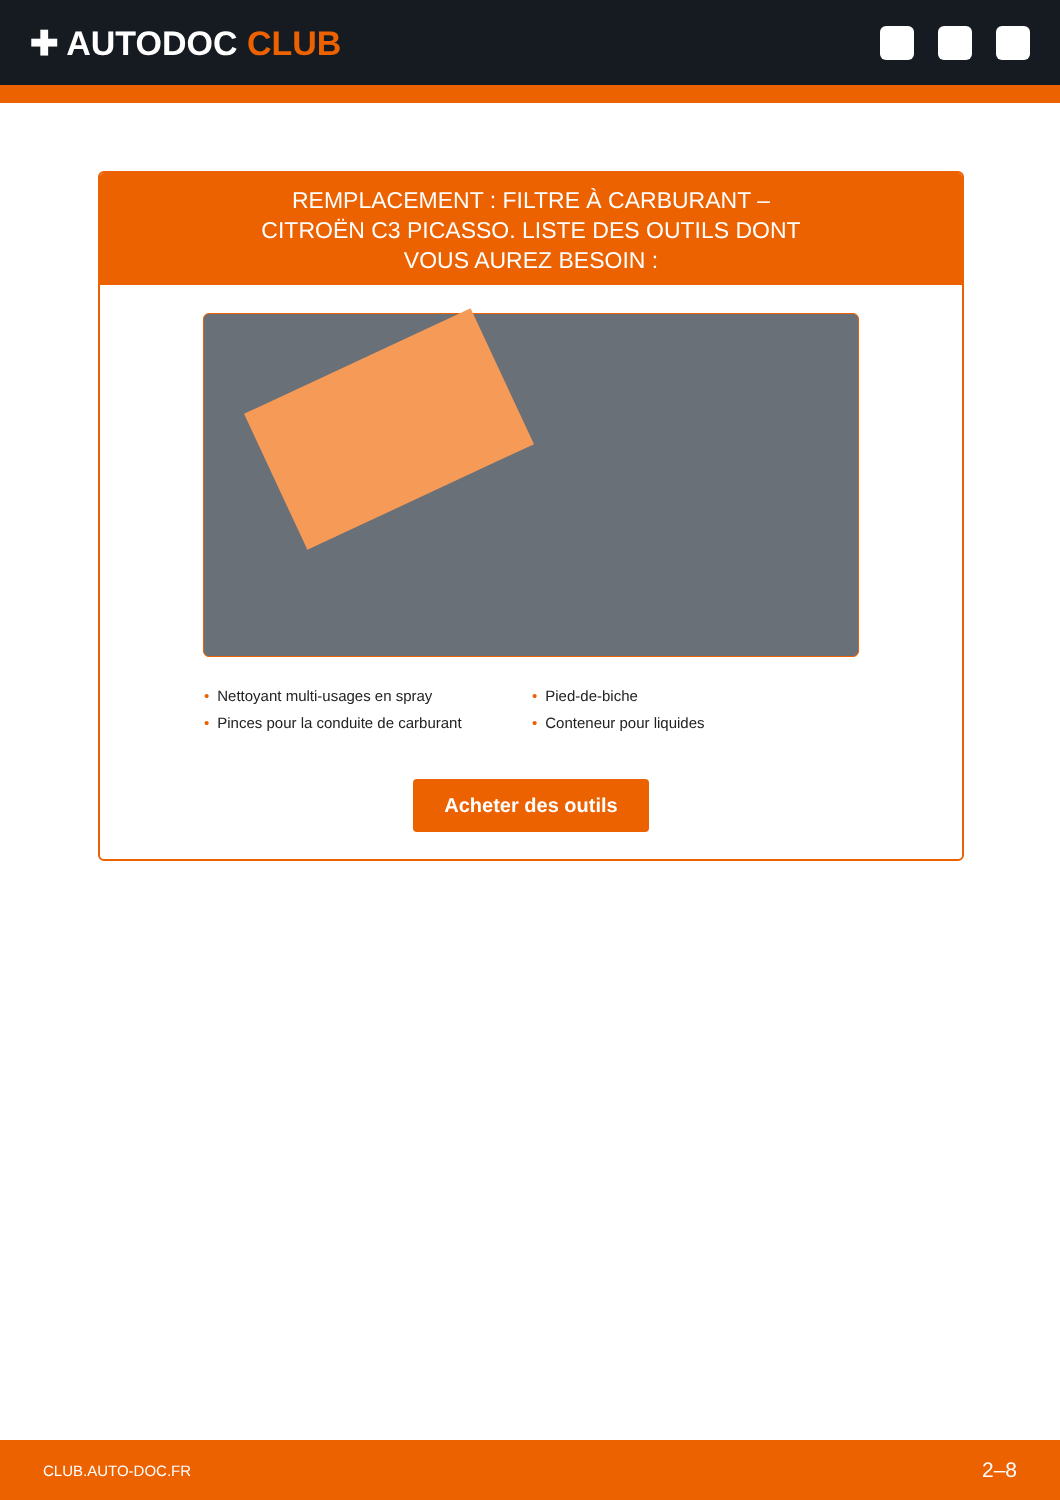✚ AUTODOC CLUB
REMPLACEMENT : FILTRE À CARBURANT – CITROËN C3 PICASSO. LISTE DES OUTILS DONT VOUS AUREZ BESOIN :
Nettoyant multi-usages en spray
Pied-de-biche
Pinces pour la conduite de carburant
Conteneur pour liquides
Acheter des outils
CLUB.AUTO-DOC.FR 2–8